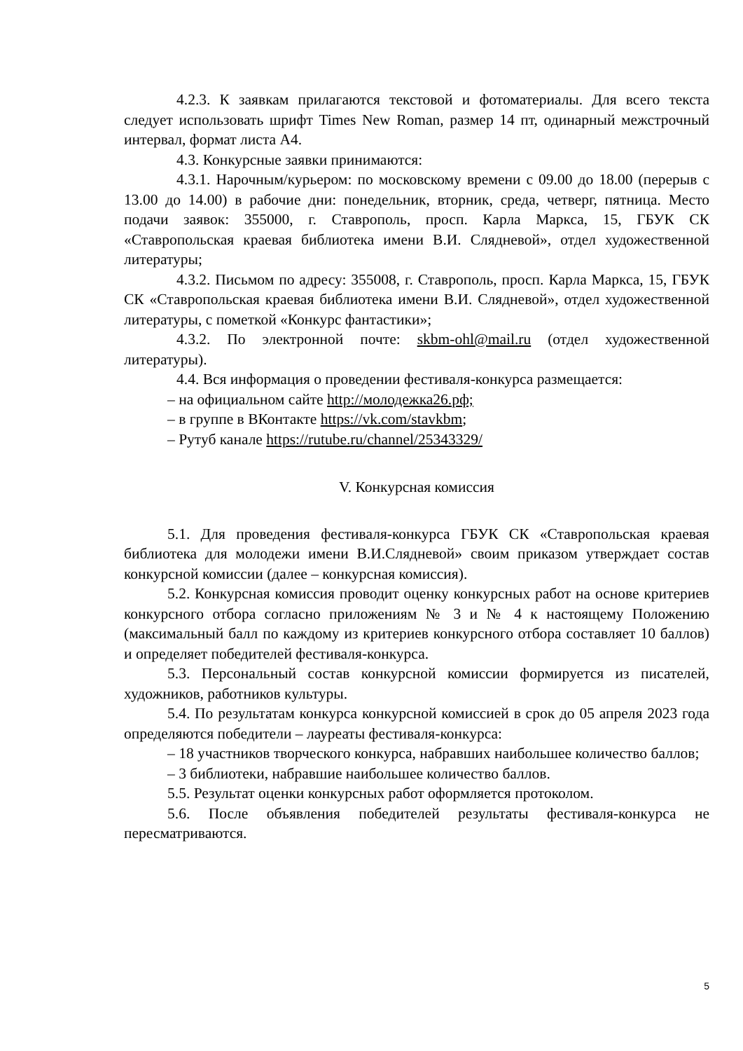4.2.3. К заявкам прилагаются текстовой и фотоматериалы. Для всего текста следует использовать шрифт Times New Roman, размер 14 пт, одинарный межстрочный интервал, формат листа А4.
4.3. Конкурсные заявки принимаются:
4.3.1. Нарочным/курьером: по московскому времени с 09.00 до 18.00 (перерыв с 13.00 до 14.00) в рабочие дни: понедельник, вторник, среда, четверг, пятница. Место подачи заявок: 355000, г. Ставрополь, просп. Карла Маркса, 15, ГБУК СК «Ставропольская краевая библиотека имени В.И. Слядневой», отдел художественной литературы;
4.3.2. Письмом по адресу: 355008, г. Ставрополь, просп. Карла Маркса, 15, ГБУК СК «Ставропольская краевая библиотека имени В.И. Слядневой», отдел художественной литературы, с пометкой «Конкурс фантастики»;
4.3.2. По электронной почте: skbm-ohl@mail.ru (отдел художественной литературы).
4.4. Вся информация о проведении фестиваля-конкурса размещается:
– на официальном сайте http://молодежка26.рф;
– в группе в ВКонтакте https://vk.com/stavkbm;
– Рутуб канале https://rutube.ru/channel/25343329/
V. Конкурсная комиссия
5.1. Для проведения фестиваля-конкурса ГБУК СК «Ставропольская краевая библиотека для молодежи имени В.И.Слядневой» своим приказом утверждает состав конкурсной комиссии (далее – конкурсная комиссия).
5.2. Конкурсная комиссия проводит оценку конкурсных работ на основе критериев конкурсного отбора согласно приложениям № 3 и № 4 к настоящему Положению (максимальный балл по каждому из критериев конкурсного отбора составляет 10 баллов) и определяет победителей фестиваля-конкурса.
5.3. Персональный состав конкурсной комиссии формируется из писателей, художников, работников культуры.
5.4. По результатам конкурса конкурсной комиссией в срок до 05 апреля 2023 года определяются победители – лауреаты фестиваля-конкурса:
– 18 участников творческого конкурса, набравших наибольшее количество баллов;
– 3 библиотеки, набравшие наибольшее количество баллов.
5.5. Результат оценки конкурсных работ оформляется протоколом.
5.6. После объявления победителей результаты фестиваля-конкурса не пересматриваются.
5